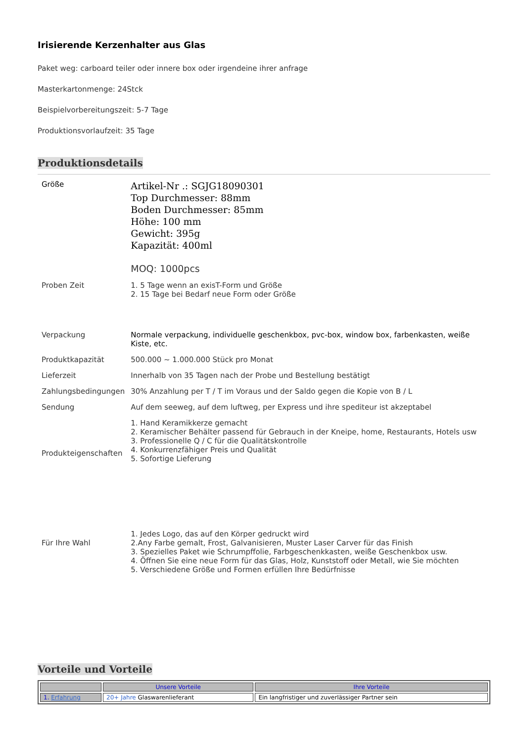Irisierende Kerzenhalter aus Glas
Paket weg: carboard teiler oder innere box oder irgendeine ihrer anfrage
Masterkartonmenge: 24Stck
Beispielvorbereitungszeit: 5-7 Tage
Produktionsvorlaufzeit: 35 Tage
Produktionsdetails
| Größe | Artikel-Nr .: SGJG18090301 Top Durchmesser: 88mm Boden Durchmesser: 85mm Höhe: 100 mm Gewicht: 395g Kapazität: 400ml MOQ: 1000pcs |
| Proben Zeit | 1. 5 Tage wenn an exisT-Form und Größe 2. 15 Tage bei Bedarf neue Form oder Größe |
| Verpackung | Normale verpackung, individuelle geschenkbox, pvc-box, window box, farbenkasten, weiße Kiste, etc. |
| Produktkapazität | 500.000 ~ 1.000.000 Stück pro Monat |
| Lieferzeit | Innerhalb von 35 Tagen nach der Probe und Bestellung bestätigt |
| Zahlungsbedingungen | 30% Anzahlung per T / T im Voraus und der Saldo gegen die Kopie von B / L |
| Sendung | Auf dem seeweg, auf dem luftweg, per Express und ihre spediteur ist akzeptabel |
| Produkteigenschaften | 1. Hand Keramikkerze gemacht 2. Keramischer Behälter passend für Gebrauch in der Kneipe, home, Restaurants, Hotels usw 3. Professionelle Q / C für die Qualitätskontrolle 4. Konkurrenzfähiger Preis und Qualität 5. Sofortige Lieferung |
| Für Ihre Wahl | 1. Jedes Logo, das auf den Körper gedruckt wird 2.Any Farbe gemalt, Frost, Galvanisieren, Muster Laser Carver für das Finish 3. Spezielles Paket wie Schrumpffolie, Farbgeschenkkasten, weiße Geschenkbox usw. 4. Öffnen Sie eine neue Form für das Glas, Holz, Kunststoff oder Metall, wie Sie möchten 5. Verschiedene Größe und Formen erfüllen Ihre Bedürfnisse |
Vorteile und Vorteile
| | Unsere Vorteile | Ihre Vorteile |
| --- | --- | --- |
| 1. Erfahrung | 20+ Jahre Glaswarenlieferant | Ein langfristiger und zuverlässiger Partner sein |